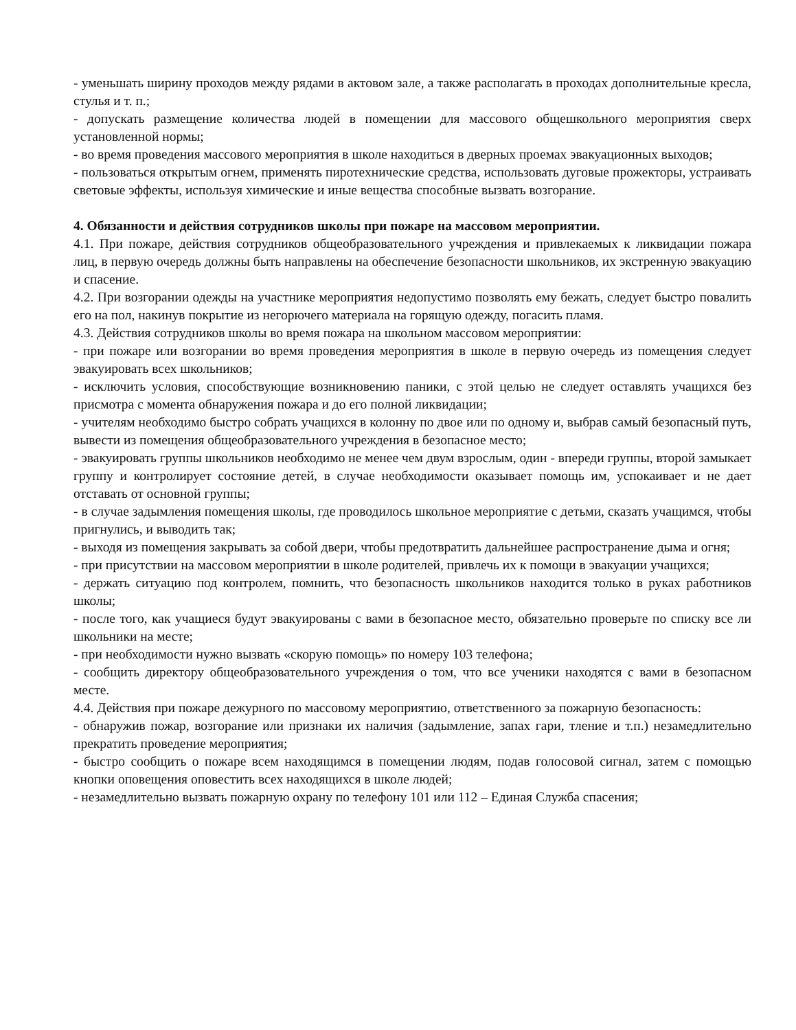- уменьшать ширину проходов между рядами в актовом зале, а также располагать в проходах дополнительные кресла, стулья и т. п.;
- допускать размещение количества людей в помещении для массового общешкольного мероприятия сверх установленной нормы;
- во время проведения массового мероприятия в школе находиться в дверных проемах эвакуационных выходов;
- пользоваться открытым огнем, применять пиротехнические средства, использовать дуговые прожекторы, устраивать световые эффекты, используя химические и иные вещества способные вызвать возгорание.
4. Обязанности и действия сотрудников школы при пожаре на массовом мероприятии.
4.1. При пожаре, действия сотрудников общеобразовательного учреждения и привлекаемых к ликвидации пожара лиц, в первую очередь должны быть направлены на обеспечение безопасности школьников, их экстренную эвакуацию и спасение.
4.2. При возгорании одежды на участнике мероприятия недопустимо позволять ему бежать, следует быстро повалить его на пол, накинув покрытие из негорючего материала на горящую одежду, погасить пламя.
4.3. Действия сотрудников школы во время пожара на школьном массовом мероприятии:
- при пожаре или возгорании во время проведения мероприятия в школе в первую очередь из помещения следует эвакуировать всех школьников;
- исключить условия, способствующие возникновению паники, с этой целью не следует оставлять учащихся без присмотра с момента обнаружения пожара и до его полной ликвидации;
- учителям необходимо быстро собрать учащихся в колонну по двое или по одному и, выбрав самый безопасный путь, вывести из помещения общеобразовательного учреждения в безопасное место;
- эвакуировать группы школьников необходимо не менее чем двум взрослым, один - впереди группы, второй замыкает группу и контролирует состояние детей, в случае необходимости оказывает помощь им, успокаивает и не дает отставать от основной группы;
- в случае задымления помещения школы, где проводилось школьное мероприятие с детьми, сказать учащимся, чтобы пригнулись, и выводить так;
- выходя из помещения закрывать за собой двери, чтобы предотвратить дальнейшее распространение дыма и огня;
- при присутствии на массовом мероприятии в школе родителей, привлечь их к помощи в эвакуации учащихся;
- держать ситуацию под контролем, помнить, что безопасность школьников находится только в руках работников школы;
- после того, как учащиеся будут эвакуированы с вами в безопасное место, обязательно проверьте по списку все ли школьники на месте;
- при необходимости нужно вызвать «скорую помощь» по номеру 103 телефона;
- сообщить директору общеобразовательного учреждения о том, что все ученики находятся с вами в безопасном месте.
4.4. Действия при пожаре дежурного по массовому мероприятию, ответственного за пожарную безопасность:
- обнаружив пожар, возгорание или признаки их наличия (задымление, запах гари, тление и т.п.) незамедлительно прекратить проведение мероприятия;
- быстро сообщить о пожаре всем находящимся в помещении людям, подав голосовой сигнал, затем с помощью кнопки оповещения оповестить всех находящихся в школе людей;
- незамедлительно вызвать пожарную охрану по телефону 101 или 112 – Единая Служба спасения;